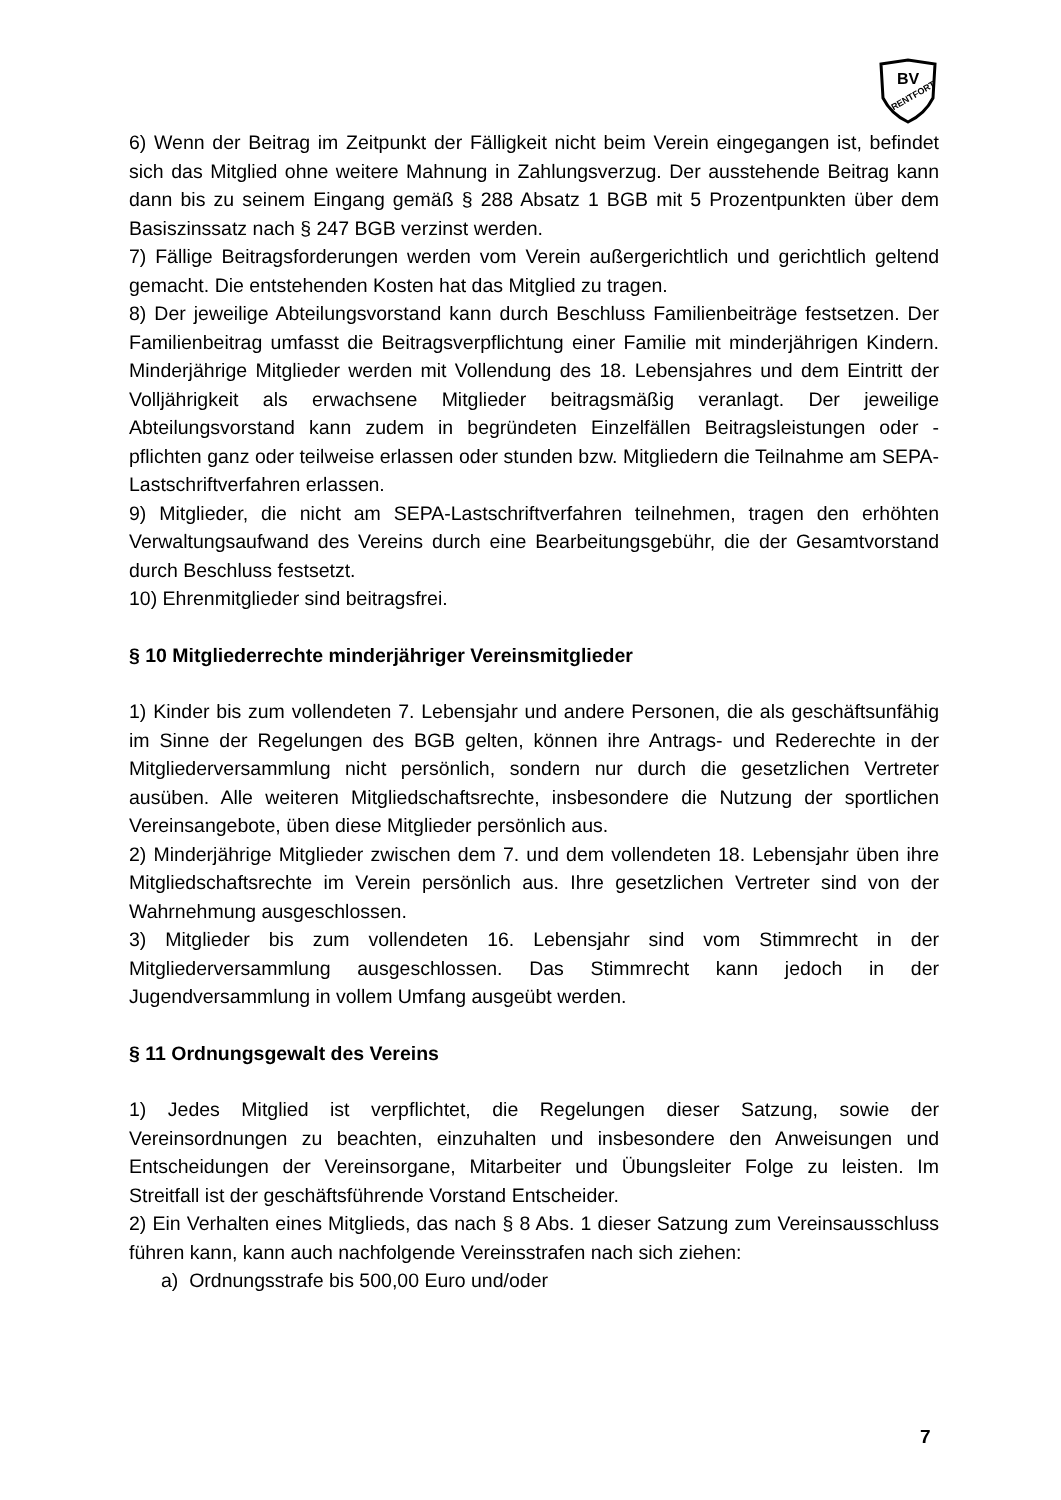BV
RENTFORT
6) Wenn der Beitrag im Zeitpunkt der Fälligkeit nicht beim Verein eingegangen ist, befindet sich das Mitglied ohne weitere Mahnung in Zahlungsverzug. Der ausstehende Beitrag kann dann bis zu seinem Eingang gemäß § 288 Absatz 1 BGB mit 5 Prozentpunkten über dem Basiszinssatz nach § 247 BGB verzinst werden.
7) Fällige Beitragsforderungen werden vom Verein außergerichtlich und gerichtlich geltend gemacht. Die entstehenden Kosten hat das Mitglied zu tragen.
8) Der jeweilige Abteilungsvorstand kann durch Beschluss Familienbeiträge festsetzen. Der Familienbeitrag umfasst die Beitragsverpflichtung einer Familie mit minderjährigen Kindern. Minderjährige Mitglieder werden mit Vollendung des 18. Lebensjahres und dem Eintritt der Volljährigkeit als erwachsene Mitglieder beitragsmäßig veranlagt. Der jeweilige Abteilungsvorstand kann zudem in begründeten Einzelfällen Beitragsleistungen oder -pflichten ganz oder teilweise erlassen oder stunden bzw. Mitgliedern die Teilnahme am SEPA-Lastschriftverfahren erlassen.
9) Mitglieder, die nicht am SEPA-Lastschriftverfahren teilnehmen, tragen den erhöhten Verwaltungsaufwand des Vereins durch eine Bearbeitungsgebühr, die der Gesamtvorstand durch Beschluss festsetzt.
10) Ehrenmitglieder sind beitragsfrei.
§ 10 Mitgliederrechte minderjähriger Vereinsmitglieder
1) Kinder bis zum vollendeten 7. Lebensjahr und andere Personen, die als geschäftsunfähig im Sinne der Regelungen des BGB gelten, können ihre Antrags- und Rederechte in der Mitgliederversammlung nicht persönlich, sondern nur durch die gesetzlichen Vertreter ausüben. Alle weiteren Mitgliedschaftsrechte, insbesondere die Nutzung der sportlichen Vereinsangebote, üben diese Mitglieder persönlich aus.
2) Minderjährige Mitglieder zwischen dem 7. und dem vollendeten 18. Lebensjahr üben ihre Mitgliedschaftsrechte im Verein persönlich aus. Ihre gesetzlichen Vertreter sind von der Wahrnehmung ausgeschlossen.
3) Mitglieder bis zum vollendeten 16. Lebensjahr sind vom Stimmrecht in der Mitgliederversammlung ausgeschlossen. Das Stimmrecht kann jedoch in der Jugendversammlung in vollem Umfang ausgeübt werden.
§ 11 Ordnungsgewalt des Vereins
1) Jedes Mitglied ist verpflichtet, die Regelungen dieser Satzung, sowie der Vereinsordnungen zu beachten, einzuhalten und insbesondere den Anweisungen und Entscheidungen der Vereinsorgane, Mitarbeiter und Übungsleiter Folge zu leisten. Im Streitfall ist der geschäftsführende Vorstand Entscheider.
2) Ein Verhalten eines Mitglieds, das nach § 8 Abs. 1 dieser Satzung zum Vereinsausschluss führen kann, kann auch nachfolgende Vereinsstrafen nach sich ziehen:
a) Ordnungsstrafe bis 500,00 Euro und/oder
7